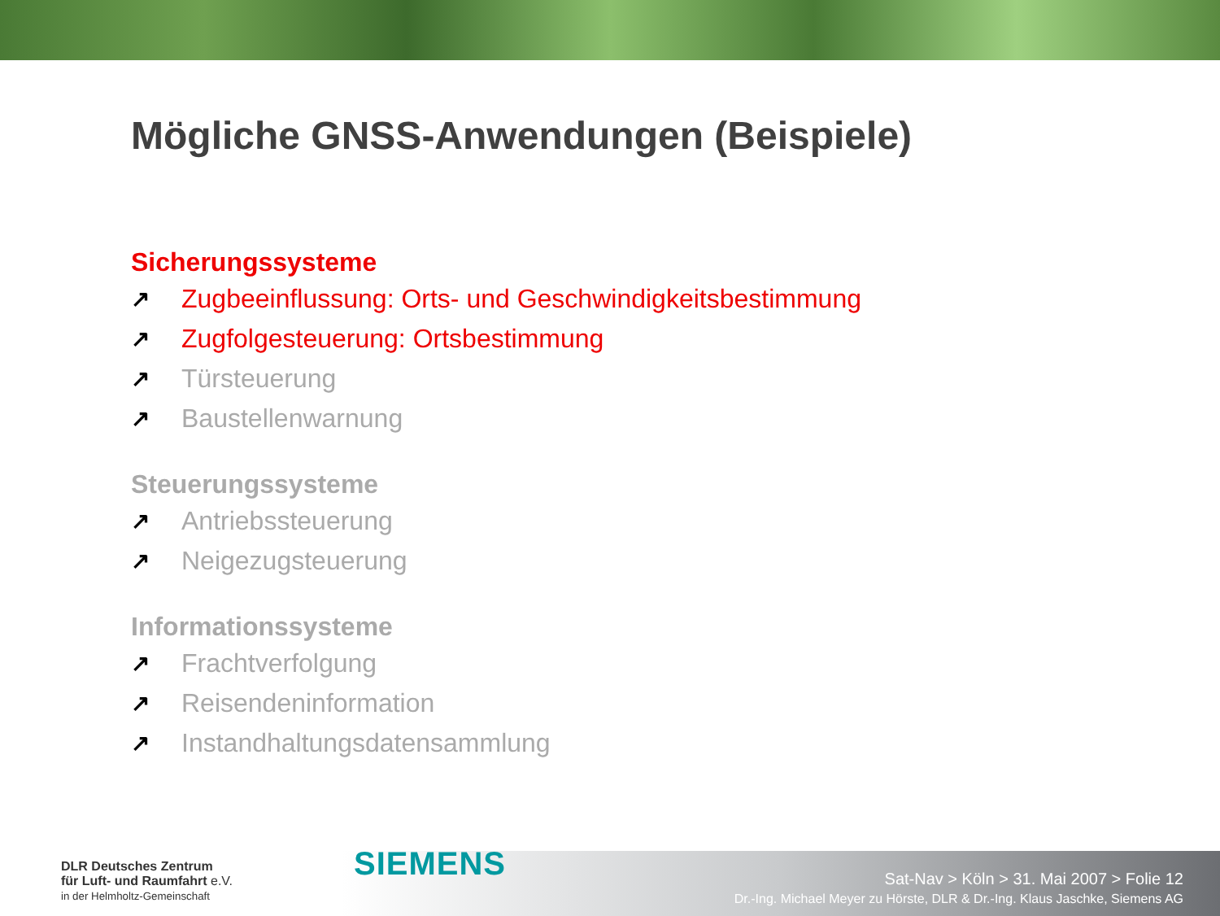Mögliche GNSS-Anwendungen (Beispiele)
Sicherungssysteme
↗ Zugbeeinflussung: Orts- und Geschwindigkeitsbestimmung
↗ Zugfolgesteuerung: Ortsbestimmung
↗ Türsteuerung
↗ Baustellenwarnung
Steuerungssysteme
↗ Antriebssteuerung
↗ Neigezugsteuerung
Informationssysteme
↗ Frachtverfolgung
↗ Reisendeninformation
↗ Instandhaltungsdatensammlung
DLR Deutsches Zentrum
für Luft- und Raumfahrt e.V.
in der Helmholtz-Gemeinschaft
SIEMENS
Sat-Nav > Köln > 31. Mai 2007 > Folie 12
Dr.-Ing. Michael Meyer zu Hörste, DLR & Dr.-Ing. Klaus Jaschke, Siemens AG